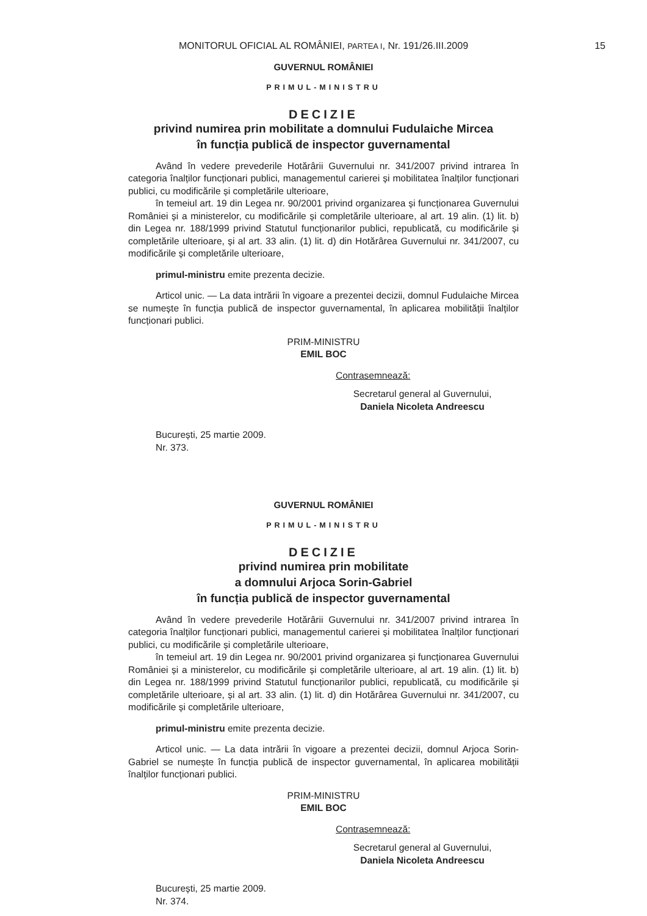MONITORUL OFICIAL AL ROMÂNIEI, PARTEA I, Nr. 191/26.III.2009
15
GUVERNUL ROMÂNIEI
PRIMUL-MINISTRU
DECIZIE
privind numirea prin mobilitate a domnului Fudulaiche Mircea
în funcția publică de inspector guvernamental
Având în vedere prevederile Hotărârii Guvernului nr. 341/2007 privind intrarea în categoria înalților funcționari publici, managementul carierei și mobilitatea înalților funcționari publici, cu modificările și completările ulterioare,
în temeiul art. 19 din Legea nr. 90/2001 privind organizarea și funcționarea Guvernului României și a ministerelor, cu modificările și completările ulterioare, al art. 19 alin. (1) lit. b) din Legea nr. 188/1999 privind Statutul funcționarilor publici, republicată, cu modificările și completările ulterioare, și al art. 33 alin. (1) lit. d) din Hotărârea Guvernului nr. 341/2007, cu modificările și completările ulterioare,
primul-ministru emite prezenta decizie.
Articol unic. — La data intrării în vigoare a prezentei decizii, domnul Fudulaiche Mircea se numește în funcția publică de inspector guvernamental, în aplicarea mobilității înalților funcționari publici.
PRIM-MINISTRU
EMIL BOC
Contrasemnează:
Secretarul general al Guvernului,
Daniela Nicoleta Andreescu
București, 25 martie 2009.
Nr. 373.
GUVERNUL ROMÂNIEI
PRIMUL-MINISTRU
DECIZIE
privind numirea prin mobilitate
a domnului Arjoca Sorin-Gabriel
în funcția publică de inspector guvernamental
Având în vedere prevederile Hotărârii Guvernului nr. 341/2007 privind intrarea în categoria înalților funcționari publici, managementul carierei și mobilitatea înalților funcționari publici, cu modificările și completările ulterioare,
în temeiul art. 19 din Legea nr. 90/2001 privind organizarea și funcționarea Guvernului României și a ministerelor, cu modificările și completările ulterioare, al art. 19 alin. (1) lit. b) din Legea nr. 188/1999 privind Statutul funcționarilor publici, republicată, cu modificările și completările ulterioare, și al art. 33 alin. (1) lit. d) din Hotărârea Guvernului nr. 341/2007, cu modificările și completările ulterioare,
primul-ministru emite prezenta decizie.
Articol unic. — La data intrării în vigoare a prezentei decizii, domnul Arjoca Sorin-Gabriel se numește în funcția publică de inspector guvernamental, în aplicarea mobilității înalților funcționari publici.
PRIM-MINISTRU
EMIL BOC
Contrasemnează:
Secretarul general al Guvernului,
Daniela Nicoleta Andreescu
București, 25 martie 2009.
Nr. 374.